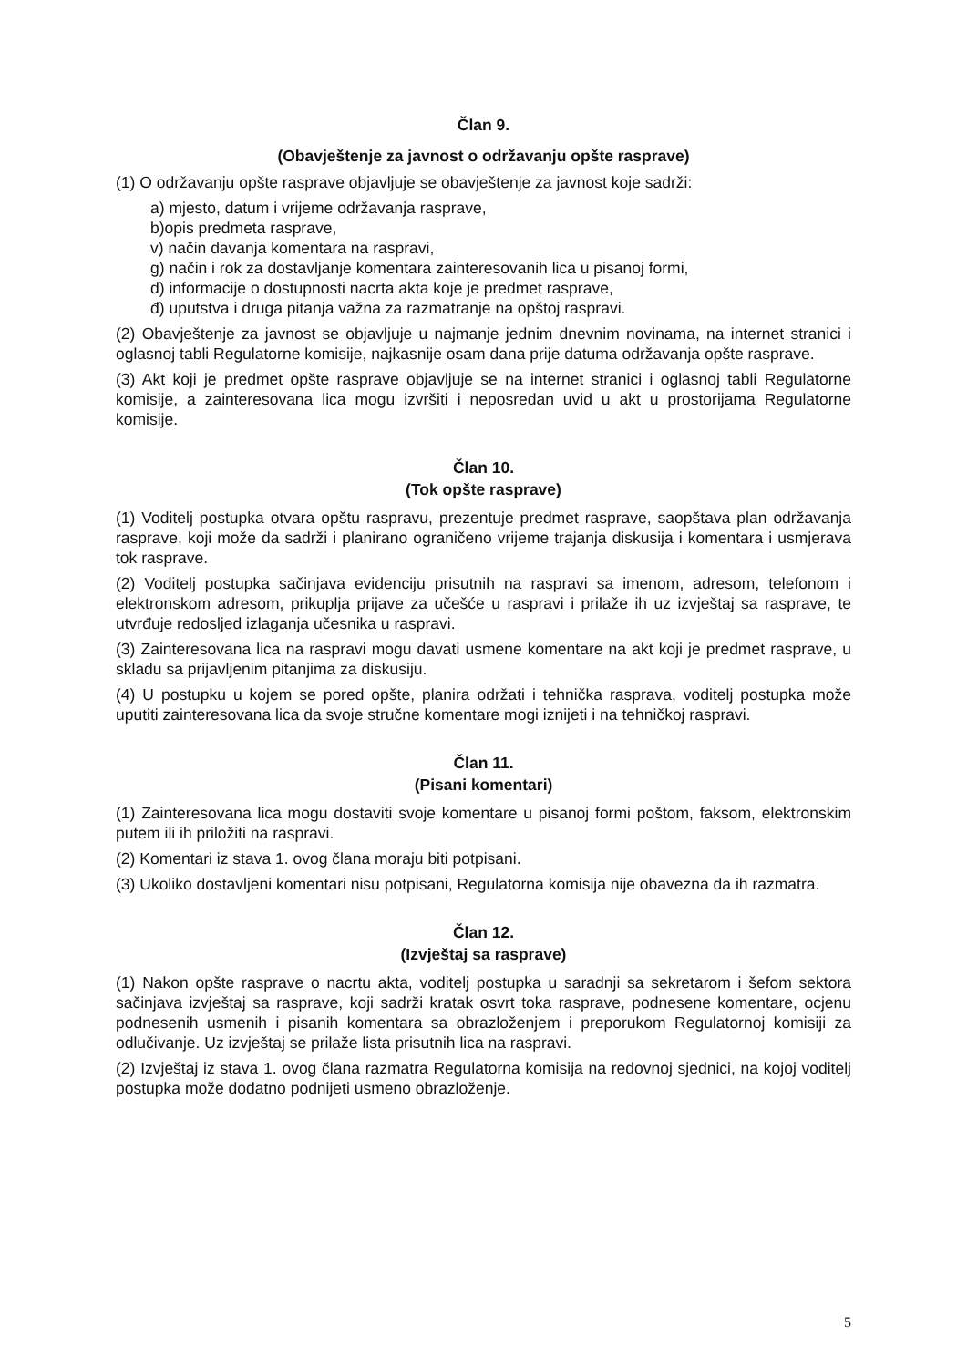Član 9.
(Obavještenje za javnost o održavanju opšte rasprave)
(1) O održavanju opšte rasprave objavljuje se obavještenje za javnost koje sadrži:
a) mjesto, datum i vrijeme održavanja rasprave,
b)opis predmeta rasprave,
v) način davanja komentara na raspravi,
g) način i rok za dostavljanje komentara zainteresovanih lica u pisanoj formi,
d) informacije o dostupnosti nacrta akta koje je predmet rasprave,
đ) uputstva i druga pitanja važna za razmatranje na opštoj raspravi.
(2) Obavještenje za javnost se objavljuje u najmanje jednim dnevnim novinama, na internet stranici i oglasnoj tabli Regulatorne komisije, najkasnije osam dana prije datuma održavanja opšte rasprave.
(3) Akt koji je predmet opšte rasprave objavljuje se na internet stranici i oglasnoj tabli Regulatorne komisije, a zainteresovana lica mogu izvršiti i neposredan uvid u akt u prostorijama Regulatorne komisije.
Član 10.
(Tok opšte rasprave)
(1) Voditelj postupka otvara opštu raspravu, prezentuje predmet rasprave, saopštava plan održavanja rasprave, koji može da sadrži i planirano ograničeno vrijeme trajanja diskusija i komentara i usmjerava tok rasprave.
(2) Voditelj postupka sačinjava evidenciju prisutnih na raspravi sa imenom, adresom, telefonom i elektronskom adresom, prikuplja prijave za učešće u raspravi i prilaže ih uz izvještaj sa rasprave, te utvrđuje redosljed izlaganja učesnika u raspravi.
(3) Zainteresovana lica na raspravi mogu davati usmene komentare na akt koji je predmet rasprave, u skladu sa prijavljenim pitanjima za diskusiju.
(4) U postupku u kojem se pored opšte, planira održati i tehnička rasprava, voditelj postupka može uputiti zainteresovana lica da svoje stručne komentare mogi iznijeti i na tehničkoj raspravi.
Član 11.
(Pisani komentari)
(1) Zainteresovana lica mogu dostaviti svoje komentare u pisanoj formi poštom, faksom, elektronskim putem ili ih priložiti na raspravi.
(2) Komentari iz stava 1. ovog člana moraju biti potpisani.
(3) Ukoliko dostavljeni komentari nisu potpisani, Regulatorna komisija nije obavezna da ih razmatra.
Član 12.
(Izvještaj sa rasprave)
(1) Nakon opšte rasprave o nacrtu akta, voditelj postupka u saradnji sa sekretarom i šefom sektora sačinjava izvještaj sa rasprave, koji sadrži kratak osvrt toka rasprave, podnesene komentare, ocjenu podnesenih usmenih i pisanih komentara sa obrazloženjem i preporukom Regulatornoj komisiji za odlučivanje. Uz izvještaj se prilaže lista prisutnih lica na raspravi.
(2) Izvještaj iz stava 1. ovog člana razmatra Regulatorna komisija na redovnoj sjednici, na kojoj voditelj postupka može dodatno podnijeti usmeno obrazloženje.
5